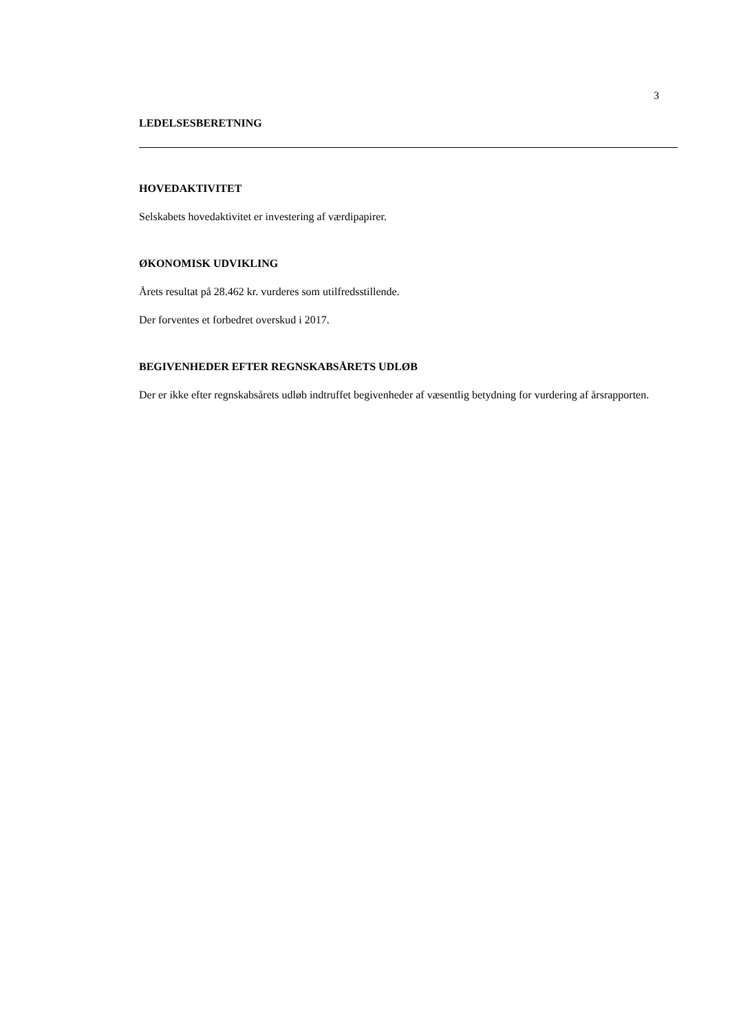3
LEDELSESBERETNING
HOVEDAKTIVITET
Selskabets hovedaktivitet er investering af værdipapirer.
ØKONOMISK UDVIKLING
Årets resultat på 28.462 kr. vurderes som utilfredsstillende.
Der forventes et forbedret overskud i 2017.
BEGIVENHEDER EFTER REGNSKABSÅRETS UDLØB
Der er ikke efter regnskabsårets udløb indtruffet begivenheder af væsentlig betydning for vurdering af årsrapporten.